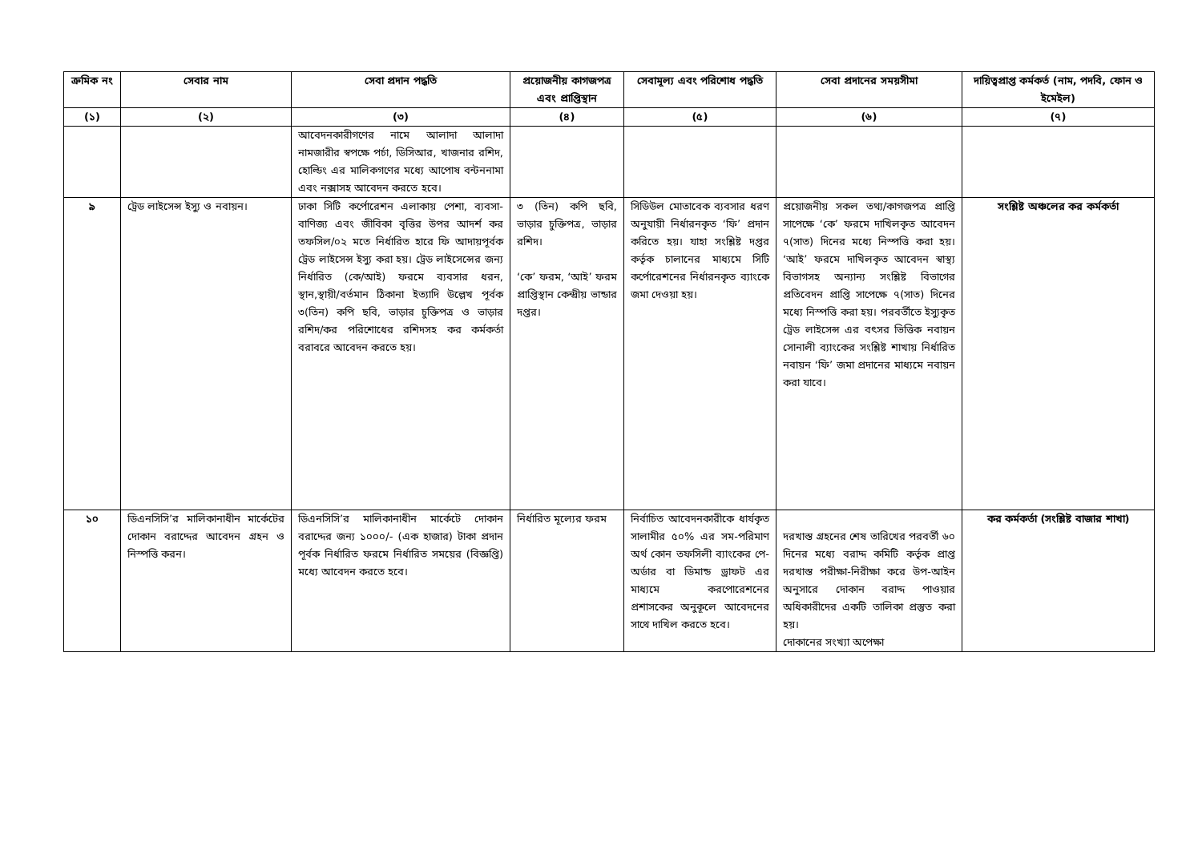| ক্রমিক নং | সেবার নাম | সেবা প্রদান পদ্ধতি | প্রয়োজনীয় কাগজপত্র এবং প্রাপ্তিস্থান | সেবামূল্য এবং পরিশোধ পদ্ধতি | সেবা প্রদানের সময়সীমা | দায়িত্বপ্রাপ্ত কর্মকর্ত (নাম, পদবি, ফোন ও ইমেইল) |
| --- | --- | --- | --- | --- | --- | --- |
| (১) | (২) | (৩) | (৪) | (৫) | (৬) | (৭) |
| | | আবেদনকারীগণের নামে আলাদা আলাদা নামজারীর স্বপক্ষে পর্চা, ডিসিআর, খাজনার রশিদ, হোল্ডিং এর মালিকগণের মধ্যে আপোষ বন্টননামা এবং নক্সাসহ আবেদন করতে হবে। | | | | |
| ৯ | ট্রেড লাইসেন্স ইস্যু ও নবায়ন। | ঢাকা সিটি কর্পোরেশন এলাকায় পেশা, ব্যবসা-বাণিজ্য এবং জীবিকা বৃত্তির উপর আদর্শ কর তফসিল/০২ মতে নির্ধারিত হারে ফি আদায়পূর্বক ট্রেড লাইসেন্স ইস্যু করা হয়। ট্রেড লাইসেন্সের জন্য নির্ধারিত (কে/আই) ফরমে ব্যবসার ধরন, স্থান,স্থায়ী/বর্তমান ঠিকানা ইত্যাদি উল্লেখ পূর্বক ৩(তিন) কপি ছবি, ভাড়ার চুক্তিপত্র ও ভাড়ার রশিদ/কর পরিশোধের রশিদসহ কর কর্মকর্তা বরাবরে আবেদন করতে হয়। | ৩ (তিন) কপি ছবি, ভাড়ার চুক্তিপত্র, ভাড়ার রশিদ। ‘কে’ ফরম, ‘আই’ ফরম প্রাপ্তিস্থান কেন্দ্রীয় ভান্ডার দপ্তর। | সিডিউল মোতাবেক ব্যবসার ধরণ অনুযায়ী নির্ধারনকৃত ‘ফি’ প্রদান করিতে হয়। যাহা সংশ্লিষ্ট দপ্তর কর্তৃক চালানের মাধ্যমে সিটি কর্পোরেশনের নির্ধারনকৃত ব্যাংকে জমা দেওয়া হয়। | প্রয়োজনীয় সকল তথ্য/কাগজপত্র প্রাপ্তি সাপেক্ষে ‘কে’ ফরমে দাখিলকৃত আবেদন ৭(সাত) দিনের মধ্যে নিস্পত্তি করা হয়। ‘আই’ ফরমে দাখিলকৃত আবেদন স্বাস্থ্য বিভাগসহ অন্যান্য সংশ্লিষ্ট বিভাগের প্রতিবেদন প্রাপ্তি সাপেক্ষে ৭(সাত) দিনের মধ্যে নিস্পত্তি করা হয়। পরবর্তীতে ইস্যুকৃত ট্রেড লাইসেন্স এর বৎসর ভিত্তিক নবায়ন সোনালী ব্যাংকের সংশ্লিষ্ট শাখায় নির্ধারিত নবায়ন ‘ফি’ জমা প্রদানের মাধ্যমে নবায়ন করা যাবে। | সংশ্লিষ্ট অঞ্চলের কর কর্মকর্তা |
| ১০ | ডিএনসিসি’র মালিকানাধীন মার্কেটের দোকান বরাদ্দের আবেদন গ্রহন ও নিস্পত্তি করন। | ডিএনসিসি’র মালিকানাধীন মার্কেটে দোকান বরাদ্দের জন্য ১০০০/- (এক হাজার) টাকা প্রদান পূর্বক নির্ধারিত ফরমে নির্ধারিত সময়ের (বিজ্ঞপ্তি) মধ্যে আবেদন করতে হবে। | নির্ধারিত মূল্যের ফরম | নির্বাচিত আবেদনকারীকে ধার্যকৃত সালামীর ৫০% এর সম-পরিমাণ অর্থ কোন তফসিলী ব্যাংকের পে-অর্ডার বা ডিমান্ড ড্রাফট এর মাধ্যমে করপোরেশনের প্রশাসকের অনুকূলে আবেদনের সাথে দাখিল করতে হবে। | দরখাস্ত গ্রহনের শেষ তারিখের পরবর্তী ৬০ দিনের মধ্যে বরাদ্দ কমিটি কর্তৃক প্রাপ্ত দরখাস্ত পরীক্ষা-নিরীক্ষা করে উপ-আইন অনুসারে দোকান বরাদ্দ পাওয়ার অধিকারীদের একটি তালিকা প্রস্তুত করা হয়। দোকানের সংখ্যা অপেক্ষা | কর কর্মকর্তা (সংশ্লিষ্ট বাজার শাখা) |